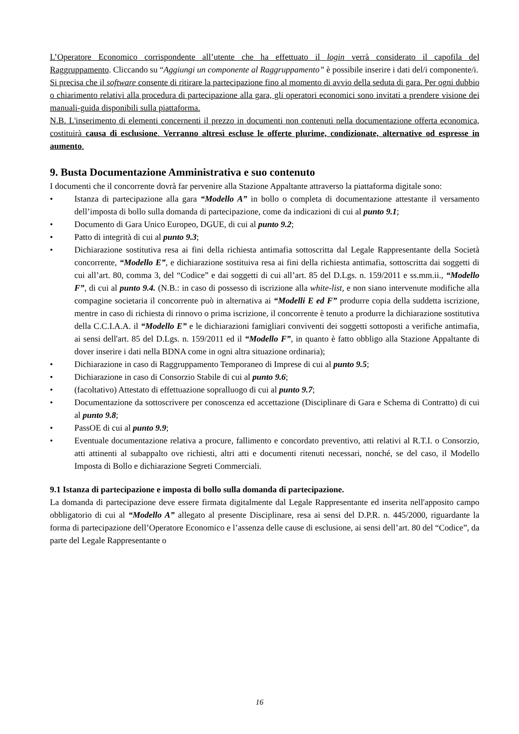L’Operatore Economico corrispondente all’utente che ha effettuato il login verrà considerato il capofila del Raggruppamento. Cliccando su “Aggiungi un componente al Raggruppamento” è possibile inserire i dati del/i componente/i.
Si precisa che il software consente di ritirare la partecipazione fino al momento di avvio della seduta di gara. Per ogni dubbio o chiarimento relativi alla procedura di partecipazione alla gara, gli operatori economici sono invitati a prendere visione dei manuali-guida disponibili sulla piattaforma.
N.B. L'inserimento di elementi concernenti il prezzo in documenti non contenuti nella documentazione offerta economica, costituirà causa di esclusione. Verranno altresì escluse le offerte plurime, condizionate, alternative od espresse in aumento.
9. Busta Documentazione Amministrativa e suo contenuto
I documenti che il concorrente dovrà far pervenire alla Stazione Appaltante attraverso la piattaforma digitale sono:
• Istanza di partecipazione alla gara “Modello A” in bollo o completa di documentazione attestante il versamento dell’imposta di bollo sulla domanda di partecipazione, come da indicazioni di cui al punto 9.1;
• Documento di Gara Unico Europeo, DGUE, di cui al punto 9.2;
• Patto di integrità di cui al punto 9.3;
• Dichiarazione sostitutiva resa ai fini della richiesta antimafia sottoscritta dal Legale Rappresentante della Società concorrente, “Modello E”, e dichiarazione sostituiva resa ai fini della richiesta antimafia, sottoscritta dai soggetti di cui all’art. 80, comma 3, del “Codice” e dai soggetti di cui all’art. 85 del D.Lgs. n. 159/2011 e ss.mm.ii., “Modello F”, di cui al punto 9.4. (N.B.: in caso di possesso di iscrizione alla white-list, e non siano intervenute modifiche alla compagine societaria il concorrente può in alternativa ai “Modelli E ed F” produrre copia della suddetta iscrizione, mentre in caso di richiesta di rinnovo o prima iscrizione, il concorrente è tenuto a produrre la dichiarazione sostitutiva della C.C.I.A.A. il “Modello E” e le dichiarazioni famigliari conviventi dei soggetti sottoposti a verifiche antimafia, ai sensi dell'art. 85 del D.Lgs. n. 159/2011 ed il “Modello F”, in quanto è fatto obbligo alla Stazione Appaltante di dover inserire i dati nella BDNA come in ogni altra situazione ordinaria);
• Dichiarazione in caso di Raggruppamento Temporaneo di Imprese di cui al punto 9.5;
• Dichiarazione in caso di Consorzio Stabile di cui al punto 9.6;
• (facoltativo) Attestato di effettuazione sopralluogo di cui al punto 9.7;
• Documentazione da sottoscrivere per conoscenza ed accettazione (Disciplinare di Gara e Schema di Contratto) di cui al punto 9.8;
• PassOE di cui al punto 9.9;
• Eventuale documentazione relativa a procure, fallimento e concordato preventivo, atti relativi al R.T.I. o Consorzio, atti attinenti al subappalto ove richiesti, altri atti e documenti ritenuti necessari, nonché, se del caso, il Modello Imposta di Bollo e dichiarazione Segreti Commerciali.
9.1 Istanza di partecipazione e imposta di bollo sulla domanda di partecipazione.
La domanda di partecipazione deve essere firmata digitalmente dal Legale Rappresentante ed inserita nell'apposito campo obbligatorio di cui al “Modello A” allegato al presente Disciplinare, resa ai sensi del D.P.R. n. 445/2000, riguardante la forma di partecipazione dell’Operatore Economico e l’assenza delle cause di esclusione, ai sensi dell’art. 80 del “Codice”, da parte del Legale Rappresentante o
16